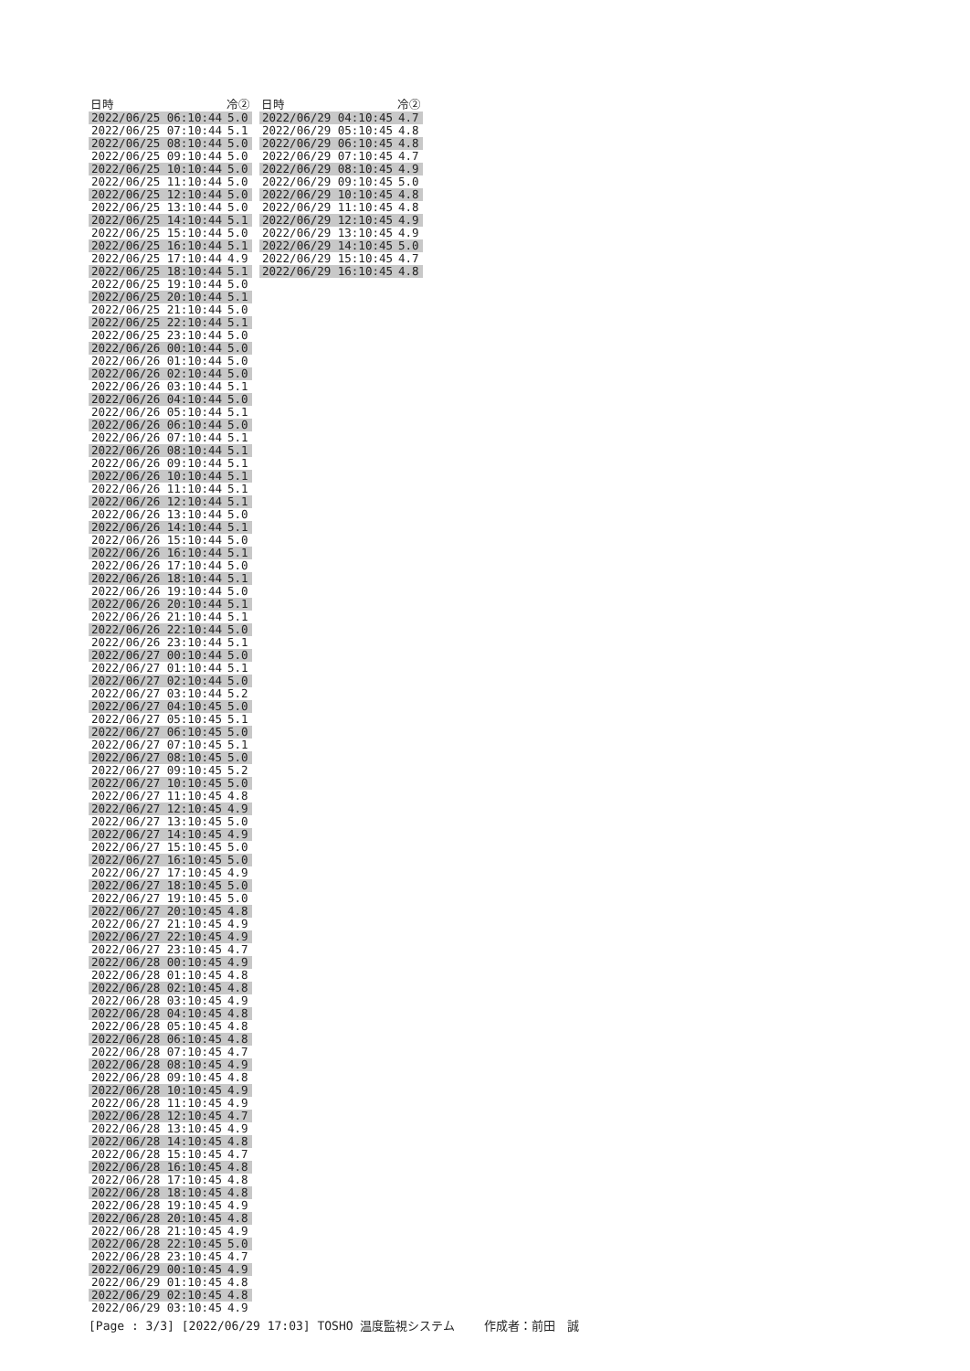| 日時 | 冷② |
| --- | --- |
| 2022/06/25 06:10:44 | 5.0 |
| 2022/06/25 07:10:44 | 5.1 |
| 2022/06/25 08:10:44 | 5.0 |
| 2022/06/25 09:10:44 | 5.0 |
| 2022/06/25 10:10:44 | 5.0 |
| 2022/06/25 11:10:44 | 5.0 |
| 2022/06/25 12:10:44 | 5.0 |
| 2022/06/25 13:10:44 | 5.0 |
| 2022/06/25 14:10:44 | 5.1 |
| 2022/06/25 15:10:44 | 5.0 |
| 2022/06/25 16:10:44 | 5.1 |
| 2022/06/25 17:10:44 | 4.9 |
| 2022/06/25 18:10:44 | 5.1 |
| 2022/06/25 19:10:44 | 5.0 |
| 2022/06/25 20:10:44 | 5.1 |
| 2022/06/25 21:10:44 | 5.0 |
| 2022/06/25 22:10:44 | 5.1 |
| 2022/06/25 23:10:44 | 5.0 |
| 2022/06/26 00:10:44 | 5.0 |
| 2022/06/26 01:10:44 | 5.0 |
| 2022/06/26 02:10:44 | 5.0 |
| 2022/06/26 03:10:44 | 5.1 |
| 2022/06/26 04:10:44 | 5.0 |
| 2022/06/26 05:10:44 | 5.1 |
| 2022/06/26 06:10:44 | 5.0 |
| 2022/06/26 07:10:44 | 5.1 |
| 2022/06/26 08:10:44 | 5.1 |
| 2022/06/26 09:10:44 | 5.1 |
| 2022/06/26 10:10:44 | 5.1 |
| 2022/06/26 11:10:44 | 5.1 |
| 2022/06/26 12:10:44 | 5.1 |
| 2022/06/26 13:10:44 | 5.0 |
| 2022/06/26 14:10:44 | 5.1 |
| 2022/06/26 15:10:44 | 5.0 |
| 2022/06/26 16:10:44 | 5.1 |
| 2022/06/26 17:10:44 | 5.0 |
| 2022/06/26 18:10:44 | 5.1 |
| 2022/06/26 19:10:44 | 5.0 |
| 2022/06/26 20:10:44 | 5.1 |
| 2022/06/26 21:10:44 | 5.1 |
| 2022/06/26 22:10:44 | 5.0 |
| 2022/06/26 23:10:44 | 5.1 |
| 2022/06/27 00:10:44 | 5.0 |
| 2022/06/27 01:10:44 | 5.1 |
| 2022/06/27 02:10:44 | 5.0 |
| 2022/06/27 03:10:44 | 5.2 |
| 2022/06/27 04:10:45 | 5.0 |
| 2022/06/27 05:10:45 | 5.1 |
| 2022/06/27 06:10:45 | 5.0 |
| 2022/06/27 07:10:45 | 5.1 |
| 2022/06/27 08:10:45 | 5.0 |
| 2022/06/27 09:10:45 | 5.2 |
| 2022/06/27 10:10:45 | 5.0 |
| 2022/06/27 11:10:45 | 4.8 |
| 2022/06/27 12:10:45 | 4.9 |
| 2022/06/27 13:10:45 | 5.0 |
| 2022/06/27 14:10:45 | 4.9 |
| 2022/06/27 15:10:45 | 5.0 |
| 2022/06/27 16:10:45 | 5.0 |
| 2022/06/27 17:10:45 | 4.9 |
| 2022/06/27 18:10:45 | 5.0 |
| 2022/06/27 19:10:45 | 5.0 |
| 2022/06/27 20:10:45 | 4.8 |
| 2022/06/27 21:10:45 | 4.9 |
| 2022/06/27 22:10:45 | 4.9 |
| 2022/06/27 23:10:45 | 4.7 |
| 2022/06/28 00:10:45 | 4.9 |
| 2022/06/28 01:10:45 | 4.8 |
| 2022/06/28 02:10:45 | 4.8 |
| 2022/06/28 03:10:45 | 4.9 |
| 2022/06/28 04:10:45 | 4.8 |
| 2022/06/28 05:10:45 | 4.8 |
| 2022/06/28 06:10:45 | 4.8 |
| 2022/06/28 07:10:45 | 4.7 |
| 2022/06/28 08:10:45 | 4.9 |
| 2022/06/28 09:10:45 | 4.8 |
| 2022/06/28 10:10:45 | 4.9 |
| 2022/06/28 11:10:45 | 4.9 |
| 2022/06/28 12:10:45 | 4.7 |
| 2022/06/28 13:10:45 | 4.9 |
| 2022/06/28 14:10:45 | 4.8 |
| 2022/06/28 15:10:45 | 4.7 |
| 2022/06/28 16:10:45 | 4.8 |
| 2022/06/28 17:10:45 | 4.8 |
| 2022/06/28 18:10:45 | 4.8 |
| 2022/06/28 19:10:45 | 4.9 |
| 2022/06/28 20:10:45 | 4.8 |
| 2022/06/28 21:10:45 | 4.9 |
| 2022/06/28 22:10:45 | 5.0 |
| 2022/06/28 23:10:45 | 4.7 |
| 2022/06/29 00:10:45 | 4.9 |
| 2022/06/29 01:10:45 | 4.8 |
| 2022/06/29 02:10:45 | 4.8 |
| 2022/06/29 03:10:45 | 4.9 |
| 日時 | 冷② |
| --- | --- |
| 2022/06/29 04:10:45 | 4.7 |
| 2022/06/29 05:10:45 | 4.8 |
| 2022/06/29 06:10:45 | 4.8 |
| 2022/06/29 07:10:45 | 4.7 |
| 2022/06/29 08:10:45 | 4.9 |
| 2022/06/29 09:10:45 | 5.0 |
| 2022/06/29 10:10:45 | 4.8 |
| 2022/06/29 11:10:45 | 4.8 |
| 2022/06/29 12:10:45 | 4.9 |
| 2022/06/29 13:10:45 | 4.9 |
| 2022/06/29 14:10:45 | 5.0 |
| 2022/06/29 15:10:45 | 4.7 |
| 2022/06/29 16:10:45 | 4.8 |
[Page : 3/3] [2022/06/29 17:03] TOSHO 温度監視システム 作成者：前田　誠